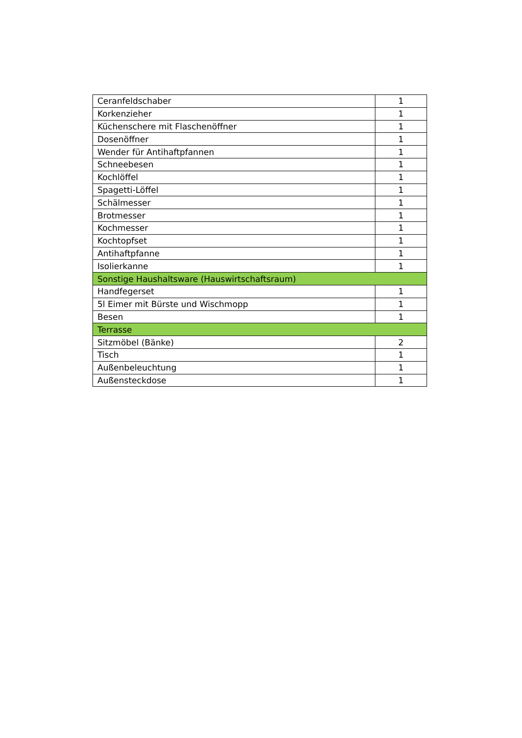| Ceranfeldschaber | 1 |
| Korkenzieher | 1 |
| Küchenschere mit Flaschenöffner | 1 |
| Dosenöffner | 1 |
| Wender für Antihaftpfannen | 1 |
| Schneebesen | 1 |
| Kochlöffel | 1 |
| Spagetti-Löffel | 1 |
| Schälmesser | 1 |
| Brotmesser | 1 |
| Kochmesser | 1 |
| Kochtopfset | 1 |
| Antihaftpfanne | 1 |
| Isolierkanne | 1 |
| Sonstige Haushaltsware (Hauswirtschaftsraum) | |
| Handfegerset | 1 |
| 5l Eimer mit Bürste und Wischmopp | 1 |
| Besen | 1 |
| Terrasse | |
| Sitzmöbel (Bänke) | 2 |
| Tisch | 1 |
| Außenbeleuchtung | 1 |
| Außensteckdose | 1 |